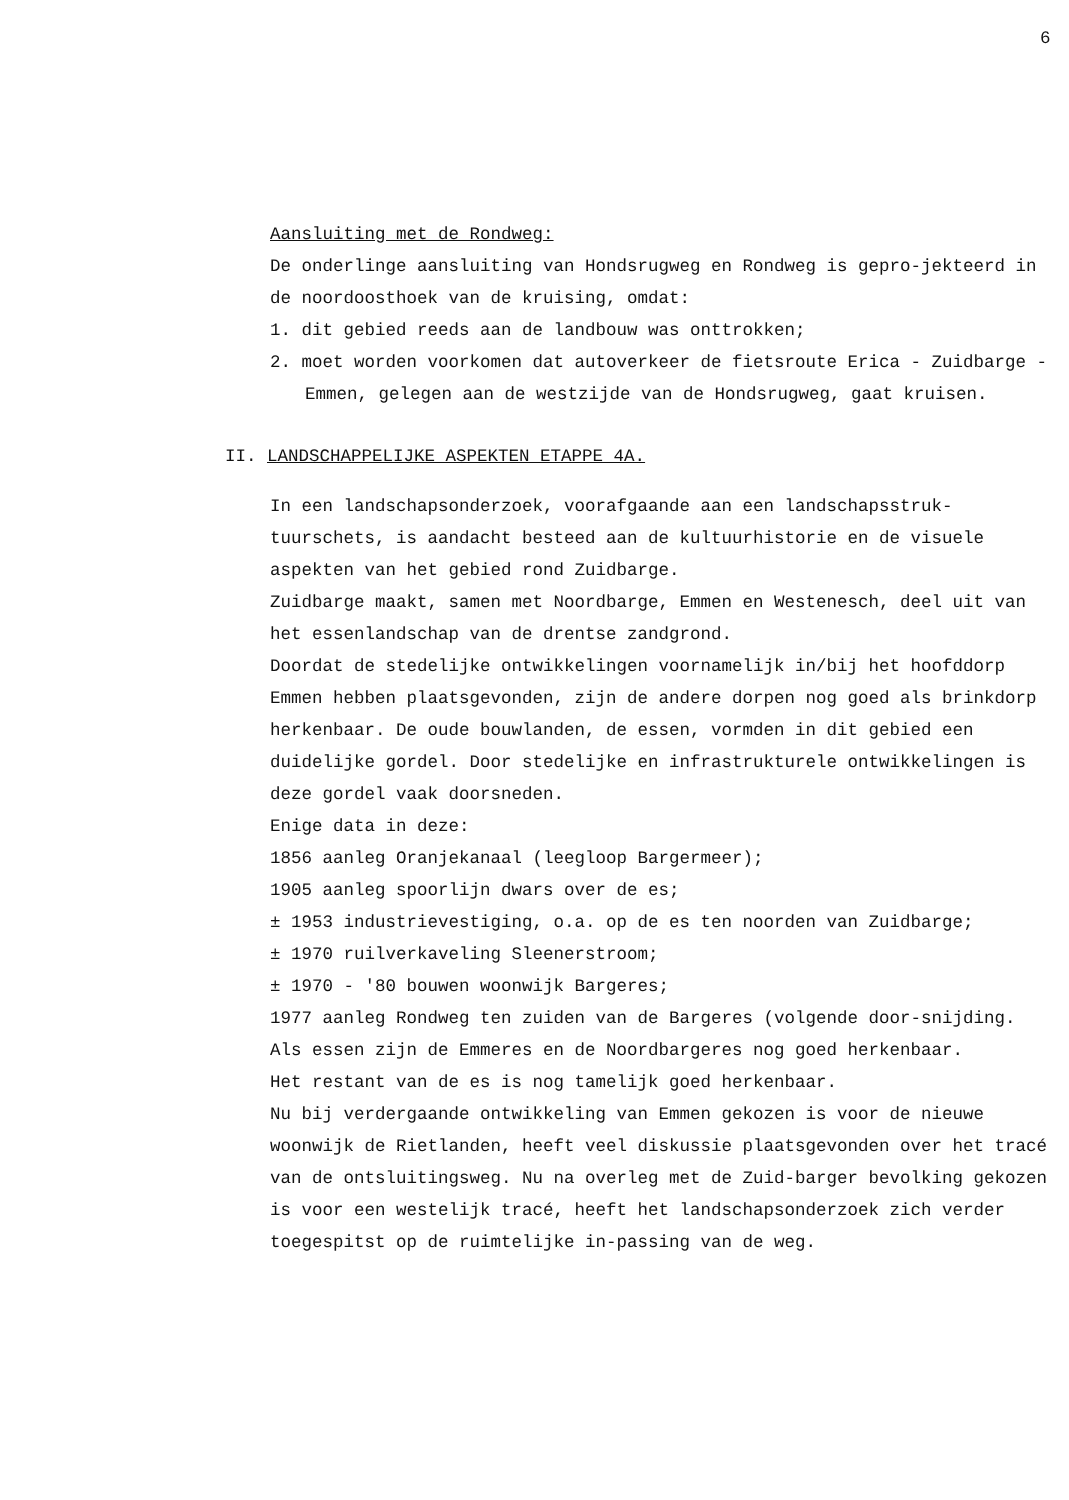6
Aansluiting met de Rondweg:
De onderlinge aansluiting van Hondsrugweg en Rondweg is gepro-jekteerd in de noordoosthoek van de kruising, omdat:
1. dit gebied reeds aan de landbouw was onttrokken;
2. moet worden voorkomen dat autoverkeer de fietsroute Erica - Zuidbarge - Emmen, gelegen aan de westzijde van de Hondsrugweg, gaat kruisen.
II. LANDSCHAPPELIJKE ASPEKTEN ETAPPE 4A.
In een landschapsonderzoek, voorafgaande aan een landschapsstruk-tuurschets, is aandacht besteed aan de kultuurhistorie en de visuele aspekten van het gebied rond Zuidbarge.
Zuidbarge maakt, samen met Noordbarge, Emmen en Westenesch, deel uit van het essenlandschap van de drentse zandgrond.
Doordat de stedelijke ontwikkelingen voornamelijk in/bij het hoofddorp Emmen hebben plaatsgevonden, zijn de andere dorpen nog goed als brinkdorp herkenbaar. De oude bouwlanden, de essen, vormden in dit gebied een duidelijke gordel. Door stedelijke en infrastrukturele ontwikkelingen is deze gordel vaak doorsneden.
Enige data in deze:
1856 aanleg Oranjekanaal (leegloop Bargermeer);
1905 aanleg spoorlijn dwars over de es;
± 1953 industrievestiging, o.a. op de es ten noorden van Zuidbarge;
± 1970 ruilverkaveling Sleenerstroom;
± 1970 - '80 bouwen woonwijk Bargeres;
1977 aanleg Rondweg ten zuiden van de Bargeres (volgende door-snijding.
Als essen zijn de Emmeres en de Noordbargeres nog goed herkenbaar.
Het restant van de es is nog tamelijk goed herkenbaar.
Nu bij verdergaande ontwikkeling van Emmen gekozen is voor de nieuwe woonwijk de Rietlanden, heeft veel diskussie plaatsgevonden over het tracé van de ontsluitingsweg. Nu na overleg met de Zuid-barger bevolking gekozen is voor een westelijk tracé, heeft het landschapsonderzoek zich verder toegespitst op de ruimtelijke in-passing van de weg.